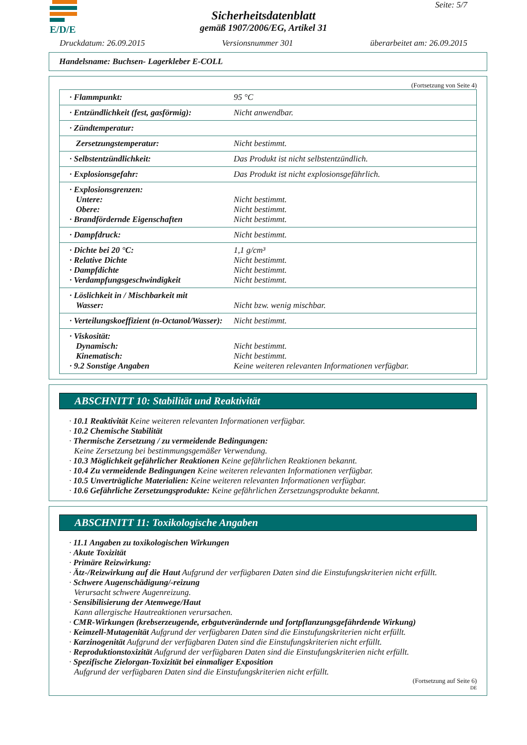E/D/E Seite: 5/7
Sicherheitsdatenblatt
gemäß 1907/2006/EG, Artikel 31
Druckdatum: 26.09.2015 Versionsnummer 301 überarbeitet am: 26.09.2015
Handelsname: Buchsen- Lagerkleber E-COLL
(Fortsetzung von Seite 4)
| · Flammpunkt: | 95 °C |
| · Entzündlichkeit (fest, gasförmig): | Nicht anwendbar. |
| · Zündtemperatur: | |
| Zersetzungstemperatur: | Nicht bestimmt. |
| · Selbstentzündlichkeit: | Das Produkt ist nicht selbstentzündlich. |
| · Explosionsgefahr: | Das Produkt ist nicht explosionsgefährlich. |
| · Explosionsgrenzen: Untere: Obere: · Brandfördernde Eigenschaften | Nicht bestimmt. Nicht bestimmt. Nicht bestimmt. |
| · Dampfdruck: | Nicht bestimmt. |
| · Dichte bei 20 °C: · Relative Dichte · Dampfdichte · Verdampfungsgeschwindigkeit | 1,1 g/cm³ Nicht bestimmt. Nicht bestimmt. Nicht bestimmt. |
| · Löslichkeit in / Mischbarkeit mit Wasser: | Nicht bzw. wenig mischbar. |
| · Verteilungskoeffizient (n-Octanol/Wasser): | Nicht bestimmt. |
| · Viskosität: Dynamisch: Kinematisch: · 9.2 Sonstige Angaben | Nicht bestimmt. Nicht bestimmt. Keine weiteren relevanten Informationen verfügbar. |
ABSCHNITT 10: Stabilität und Reaktivität
· 10.1 Reaktivität Keine weiteren relevanten Informationen verfügbar.
· 10.2 Chemische Stabilität
· Thermische Zersetzung / zu vermeidende Bedingungen:
Keine Zersetzung bei bestimmungsgemäßer Verwendung.
· 10.3 Möglichkeit gefährlicher Reaktionen Keine gefährlichen Reaktionen bekannt.
· 10.4 Zu vermeidende Bedingungen Keine weiteren relevanten Informationen verfügbar.
· 10.5 Unverträgliche Materialien: Keine weiteren relevanten Informationen verfügbar.
· 10.6 Gefährliche Zersetzungsprodukte: Keine gefährlichen Zersetzungsprodukte bekannt.
ABSCHNITT 11: Toxikologische Angaben
· 11.1 Angaben zu toxikologischen Wirkungen
· Akute Toxizität
· Primäre Reizwirkung:
· Ätz-/Reizwirkung auf die Haut Aufgrund der verfügbaren Daten sind die Einstufungskriterien nicht erfüllt.
· Schwere Augenschädigung/-reizung
Verursacht schwere Augenreizung.
· Sensibilisierung der Atemwege/Haut
Kann allergische Hautreaktionen verursachen.
· CMR-Wirkungen (krebserzeugende, erbgutverändernde und fortpflanzungsgefährdende Wirkung)
· Keimzell-Mutagenität Aufgrund der verfügbaren Daten sind die Einstufungskriterien nicht erfüllt.
· Karzinogenität Aufgrund der verfügbaren Daten sind die Einstufungskriterien nicht erfüllt.
· Reproduktionstoxizität Aufgrund der verfügbaren Daten sind die Einstufungskriterien nicht erfüllt.
· Spezifische Zielorgan-Toxizität bei einmaliger Exposition
Aufgrund der verfügbaren Daten sind die Einstufungskriterien nicht erfüllt.
(Fortsetzung auf Seite 6)
DE